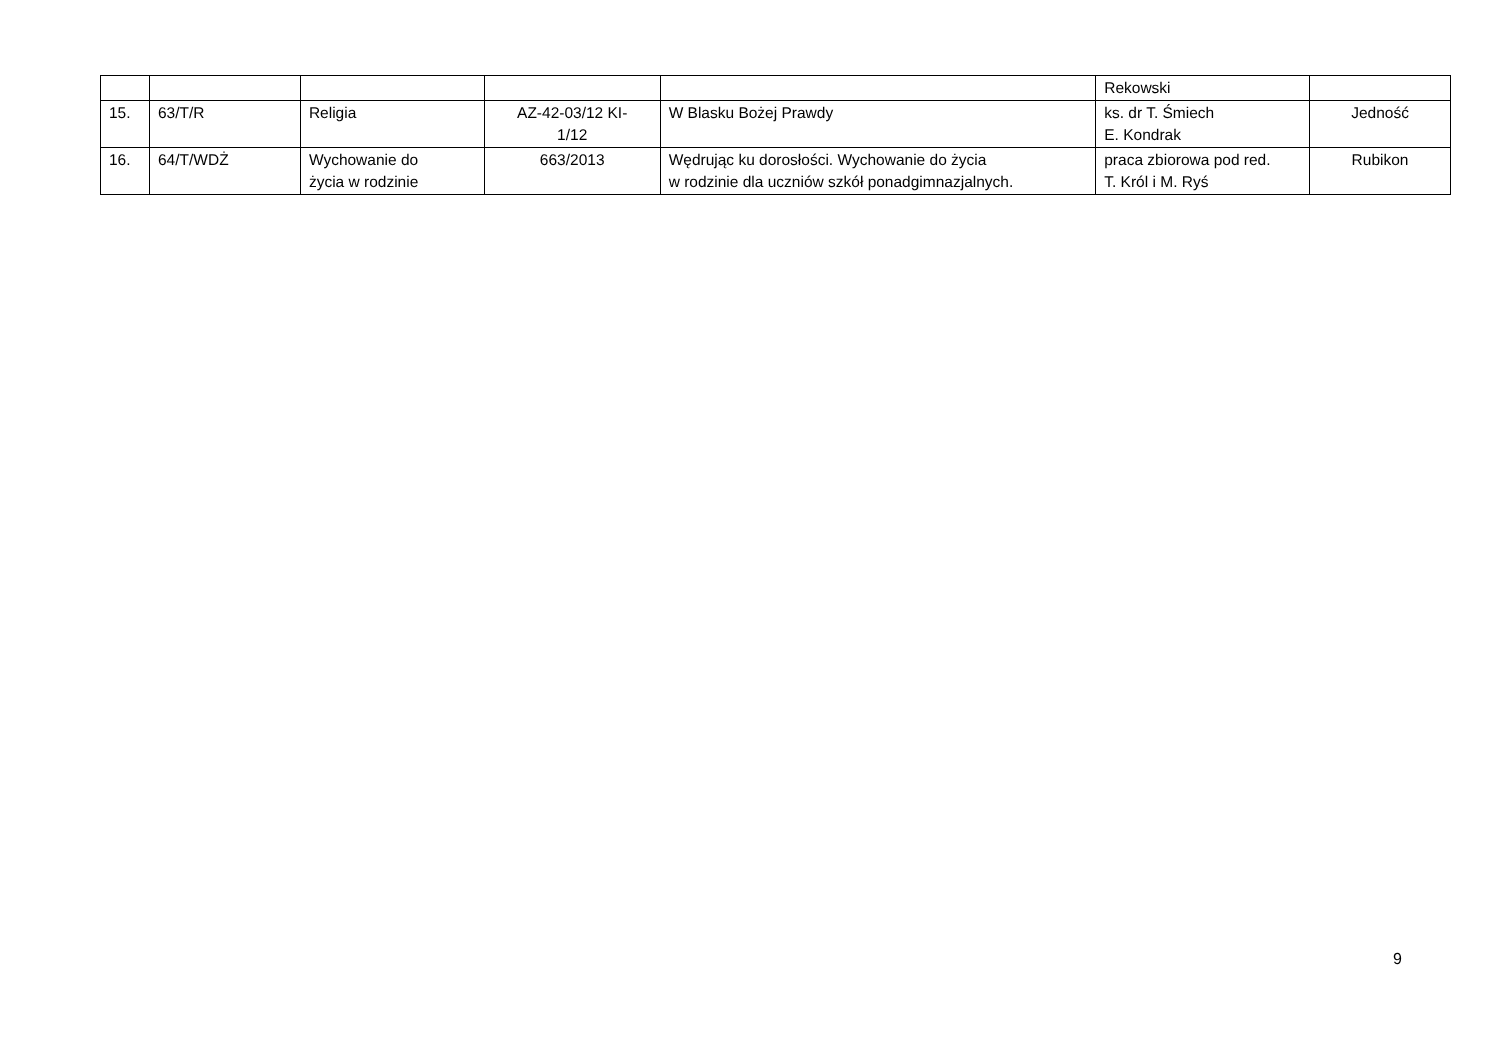| | | | | | Rekowski | |
| 15. | 63/T/R | Religia | AZ-42-03/12 KI- 1/12 | W Blasku Bożej Prawdy | ks. dr T. Śmiech E. Kondrak | Jedność |
| 16. | 64/T/WDŻ | Wychowanie do życia w rodzinie | 663/2013 | Wędrując ku dorosłości. Wychowanie do życia w rodzinie dla uczniów szkół ponadgimnazjalnych. | praca zbiorowa pod red. T. Król i M. Ryś | Rubikon |
9